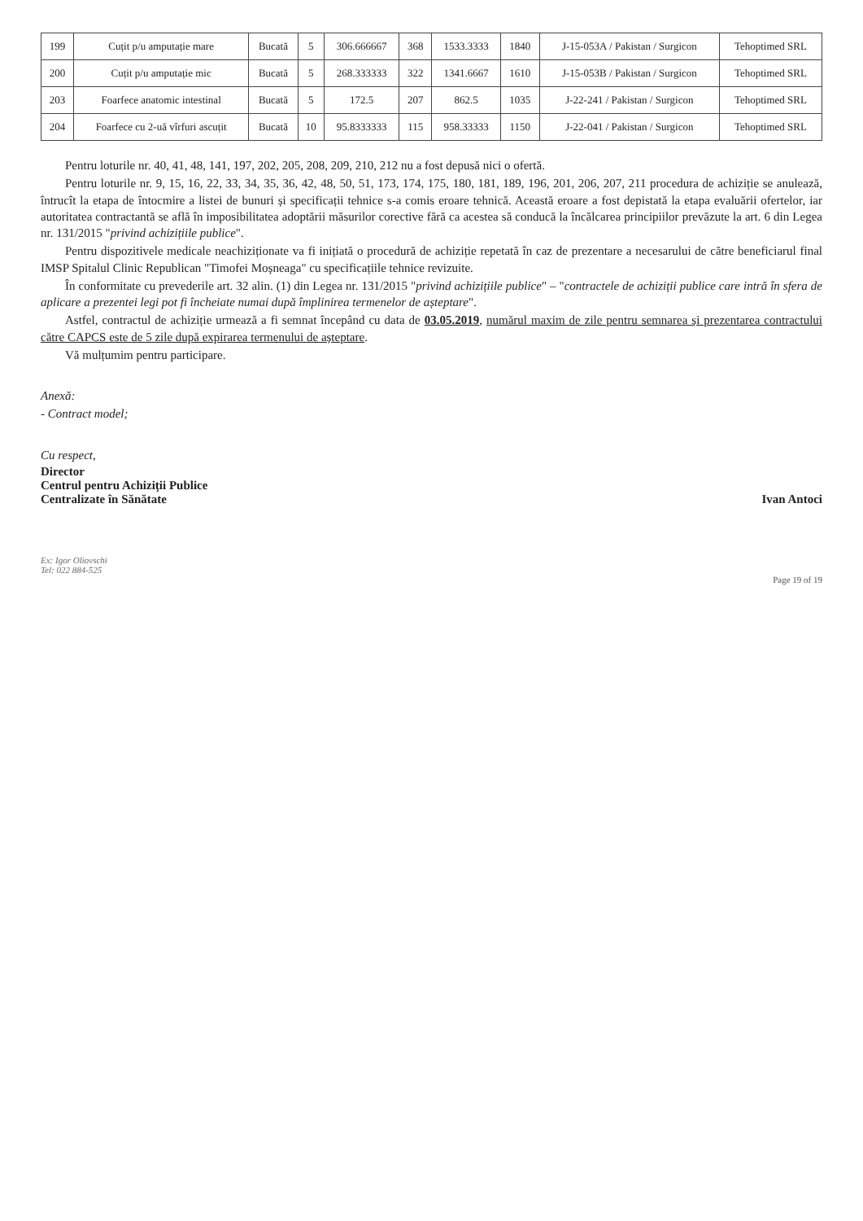| 199 | Cuțit p/u amputație mare | Bucată | 5 | 306.666667 | 368 | 1533.3333 | 1840 | J-15-053A / Pakistan / Surgicon | Tehoptimed SRL |
| 200 | Cuțit p/u amputație mic | Bucată | 5 | 268.333333 | 322 | 1341.6667 | 1610 | J-15-053B / Pakistan / Surgicon | Tehoptimed SRL |
| 203 | Foarfece anatomic intestinal | Bucată | 5 | 172.5 | 207 | 862.5 | 1035 | J-22-241 / Pakistan / Surgicon | Tehoptimed SRL |
| 204 | Foarfece cu 2-uă vîrfuri ascuțit | Bucată | 10 | 95.8333333 | 115 | 958.33333 | 1150 | J-22-041 / Pakistan / Surgicon | Tehoptimed SRL |
Pentru loturile nr. 40, 41, 48, 141, 197, 202, 205, 208, 209, 210, 212 nu a fost depusă nici o ofertă.
Pentru loturile nr. 9, 15, 16, 22, 33, 34, 35, 36, 42, 48, 50, 51, 173, 174, 175, 180, 181, 189, 196, 201, 206, 207, 211 procedura de achiziție se anulează, întrucît la etapa de întocmire a listei de bunuri și specificații tehnice s-a comis eroare tehnică. Această eroare a fost depistată la etapa evaluării ofertelor, iar autoritatea contractantă se află în imposibilitatea adoptării măsurilor corective fără ca acestea să conducă la încălcarea principiilor prevăzute la art. 6 din Legea nr. 131/2015 "privind achizițiile publice".
Pentru dispozitivele medicale neachiziționate va fi inițiată o procedură de achiziție repetată în caz de prezentare a necesarului de către beneficiarul final IMSP Spitalul Clinic Republican "Timofei Moșneaga" cu specificațiile tehnice revizuite.
În conformitate cu prevederile art. 32 alin. (1) din Legea nr. 131/2015 "privind achizițiile publice" – "contractele de achiziții publice care intră în sfera de aplicare a prezentei legi pot fi încheiate numai după împlinirea termenelor de așteptare".
Astfel, contractul de achiziție urmează a fi semnat începând cu data de 03.05.2019, numărul maxim de zile pentru semnarea și prezentarea contractului către CAPCS este de 5 zile după expirarea termenului de așteptare.
Vă mulțumim pentru participare.
Anexă:
- Contract model;
Cu respect,
Director
Centrul pentru Achiziții Publice
Centralizate în Sănătate
Ivan Antoci
Ex: Igor Oliovschi
Tel: 022 884-525
Page 19 of 19